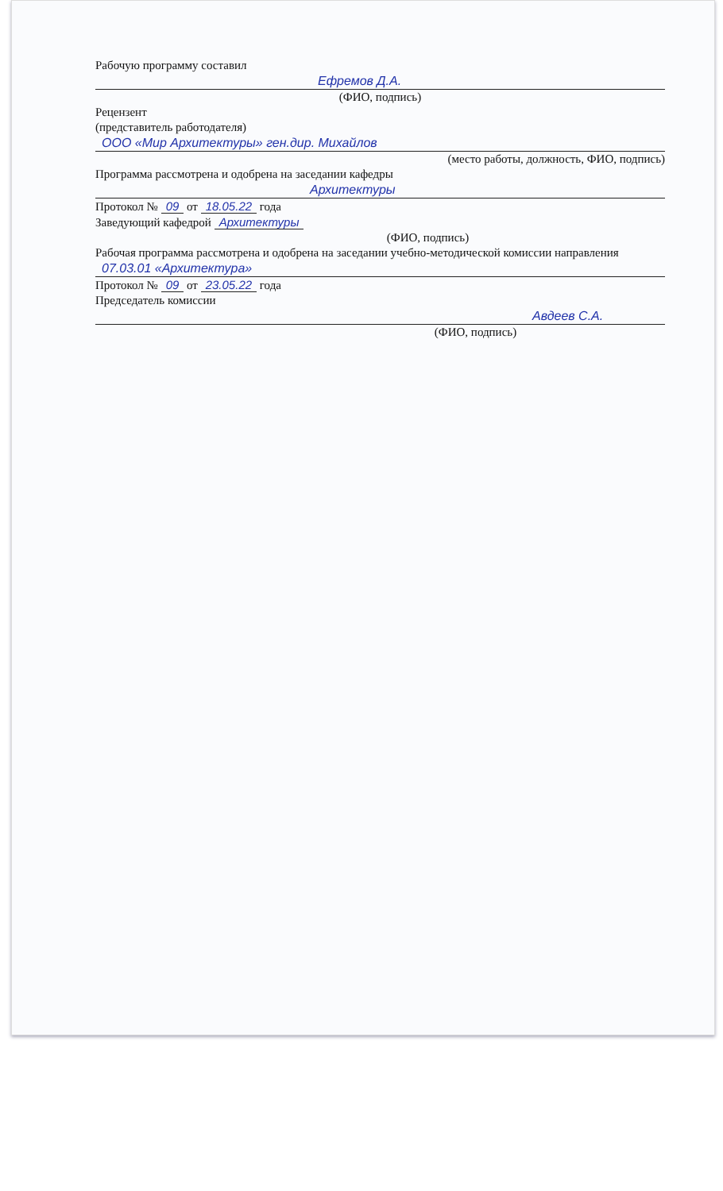Рабочую программу составил
Ефремов Д.А.
(ФИО, подпись)
Рецензент
(представитель работодателя)
ООО «Мир Архитектуры» ген.дир. Михайлов
(место работы, должность, ФИО, подпись)
Программа рассмотрена и одобрена на заседании кафедры
Архитектуры
Протокол № 09 от 18.05.22 года
Заведующий кафедрой Архитектуры
(ФИО, подпись)
Рабочая программа рассмотрена и одобрена на заседании учебно-методической комиссии направления
07.03.01 «Архитектура»
Протокол № 09 от 23.05.22 года
Председатель комиссии
Авдеев С.А.
(ФИО, подпись)